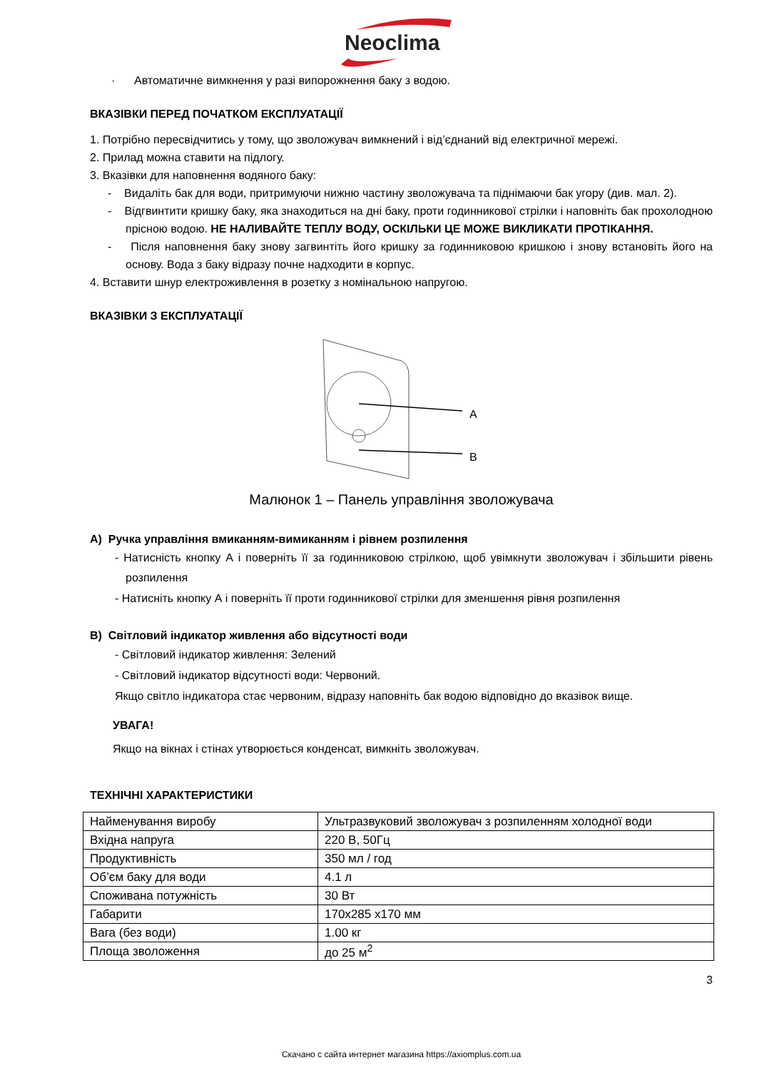Neoclima
· Автоматичне вимкнення у разі випорожнення баку з водою.
ВКАЗІВКИ ПЕРЕД ПОЧАТКОМ ЕКСПЛУАТАЦІЇ
1. Потрібно пересвідчитись у тому, що зволожувач вимкнений і від’єднаний від електричної мережі.
2. Прилад можна ставити на підлогу.
3. Вказівки для наповнення водяного баку:
- Видаліть бак для води, притримуючи нижню частину зволожувача та піднімаючи бак угору (див. мал. 2).
- Відгвинтити кришку баку, яка знаходиться на дні баку, проти годинникової стрілки і наповніть бак прохолодною прісною водою. НЕ НАЛИВАЙТЕ ТЕПЛУ ВОДУ, ОСКІЛЬКИ ЦЕ МОЖЕ ВИКЛИКАТИ ПРОТІКАННЯ.
- Після наповнення баку знову загвинтіть його кришку за годинниковою кришкою і знову встановіть його на основу. Вода з баку відразу почне надходити в корпус.
4. Вставити шнур електроживлення в розетку з номінальною напругою.
ВКАЗІВКИ З ЕКСПЛУАТАЦІЇ
A
B
Малюнок 1 – Панель управління зволожувача
A) Ручка управління вмиканням-вимиканням і рівнем розпилення
- Натисність кнопку А і поверніть її за годинниковою стрілкою, щоб увімкнути зволожувач і збільшити рівень розпилення
- Натисніть кнопку А і поверніть її проти годинникової стрілки для зменшення рівня розпилення
B) Світловий індикатор живлення або відсутності води
- Світловий індикатор живлення: Зелений
- Світловий індикатор відсутності води: Червоний.
Якщо світло індикатора стає червоним, відразу наповніть бак водою відповідно до вказівок вище.
УВАГА!
Якщо на вікнах і стінах утворюється конденсат, вимкніть зволожувач.
ТЕХНІЧНІ ХАРАКТЕРИСТИКИ
| Найменування виробу | Ультразвуковий зволожувач з розпиленням холодної води |
| Вхідна напруга | 220 В, 50Гц |
| Продуктивність | 350 мл / год |
| Об’єм баку для води | 4.1 л |
| Споживана потужність | 30 Вт |
| Габарити | 170х285 х170 мм |
| Вага (без води) | 1.00 кг |
| Площа зволоження | до 25 м<sup>2</sup> |
3
Скачано с сайта интернет магазина https://axiomplus.com.ua